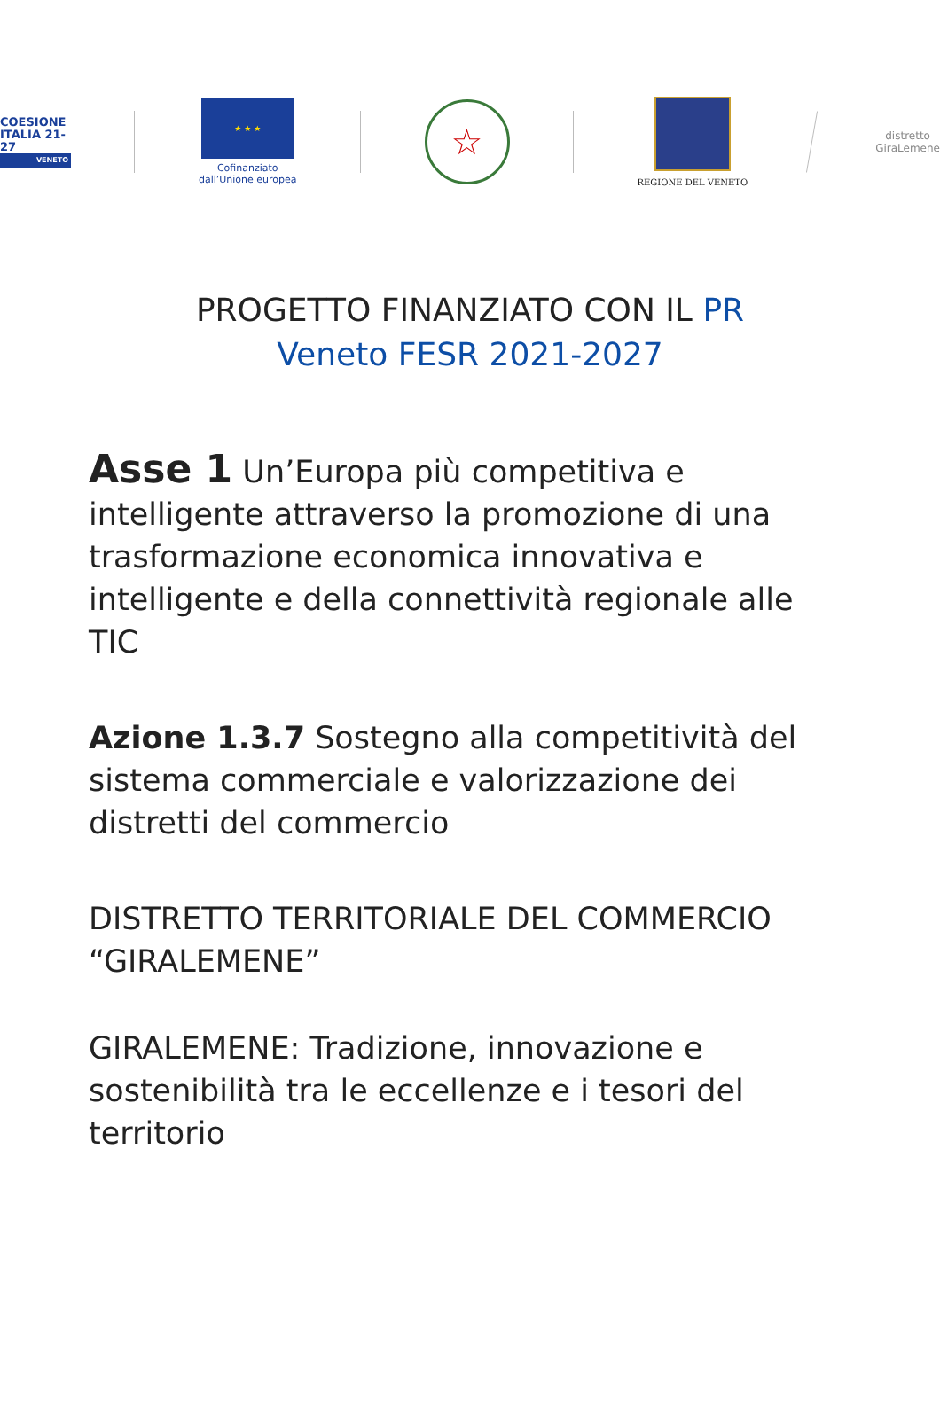COESIONE
ITALIA 21-27
VENETO
★ ★ ★
Cofinanziato
dall’Unione europea
☆
REGIONE DEL VENETO
distretto
GiraLemene
PROGETTO FINANZIATO CON IL PR
Veneto FESR 2021-2027
Asse 1 Un’Europa più competitiva e intelligente attraverso la promozione di una trasformazione economica innovativa e intelligente e della connettività regionale alle TIC
Azione 1.3.7 Sostegno alla competitività del sistema commerciale e valorizzazione dei distretti del commercio
DISTRETTO TERRITORIALE DEL COMMERCIO “GIRALEMENE”
GIRALEMENE: Tradizione, innovazione e sostenibilità tra le eccellenze e i tesori del territorio